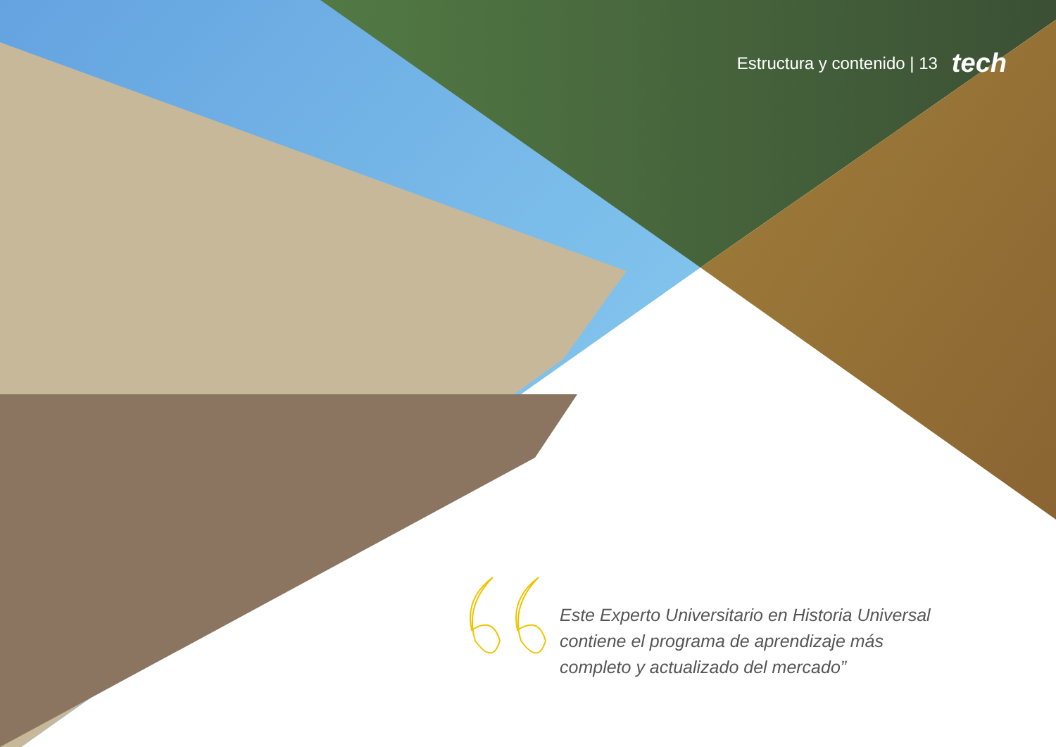Estructura y contenido | 13 tech
Este Experto Universitario en Historia Universal contiene el programa de aprendizaje más completo y actualizado del mercado”